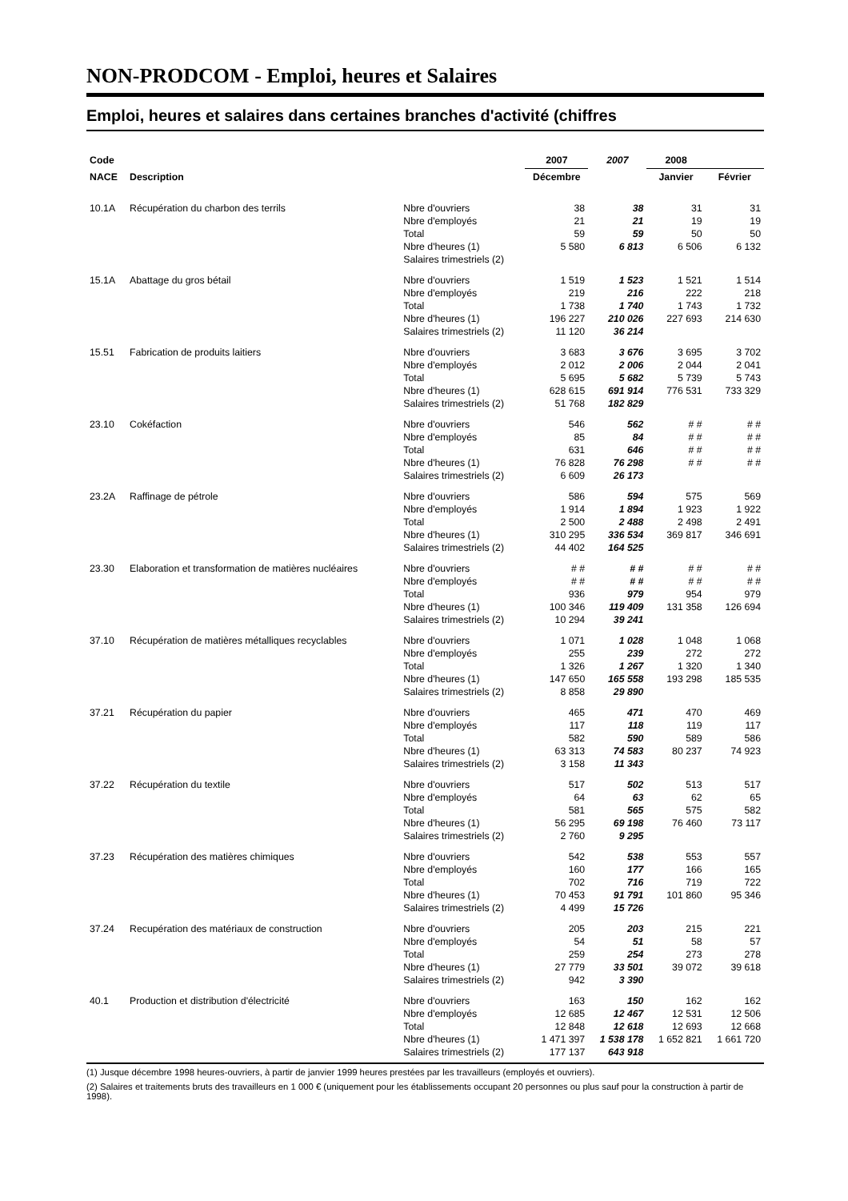NON-PRODCOM - Emploi, heures et Salaires
Emploi, heures et salaires dans certaines branches d'activité (chiffres
| Code | | | 2007 | 2007 | 2008 | |
| --- | --- | --- | --- | --- | --- | --- |
| NACE | Description | | Décembre | | Janvier | Février |
| 10.1A | Récupération du charbon des terrils | Nbre d'ouvriers Nbre d'employés Total Nbre d'heures (1) Salaires trimestriels (2) | 38 21 59 5 580 | 38 21 59 6 813 | 31 19 50 6 506 | 31 19 50 6 132 |
| 15.1A | Abattage du gros bétail | Nbre d'ouvriers Nbre d'employés Total Nbre d'heures (1) Salaires trimestriels (2) | 1 519 219 1 738 196 227 11 120 | 1 523 216 1 740 210 026 36 214 | 1 521 222 1 743 227 693 | 1 514 218 1 732 214 630 |
| 15.51 | Fabrication de produits laitiers | Nbre d'ouvriers Nbre d'employés Total Nbre d'heures (1) Salaires trimestriels (2) | 3 683 2 012 5 695 628 615 51 768 | 3 676 2 006 5 682 691 914 182 829 | 3 695 2 044 5 739 776 531 | 3 702 2 041 5 743 733 329 |
| 23.10 | Cokéfaction | Nbre d'ouvriers Nbre d'employés Total Nbre d'heures (1) Salaires trimestriels (2) | 546 85 631 76 828 6 609 | 562 84 646 76 298 26 173 | # # # # # # # # | # # # # # # # # |
| 23.2A | Raffinage de pétrole | Nbre d'ouvriers Nbre d'employés Total Nbre d'heures (1) Salaires trimestriels (2) | 586 1 914 2 500 310 295 44 402 | 594 1 894 2 488 336 534 164 525 | 575 1 923 2 498 369 817 | 569 1 922 2 491 346 691 |
| 23.30 | Elaboration et transformation de matières nucléaires | Nbre d'ouvriers Nbre d'employés Total Nbre d'heures (1) Salaires trimestriels (2) | # # # # 936 100 346 10 294 | # # # # 979 119 409 39 241 | # # # # 954 131 358 | # # # # 979 126 694 |
| 37.10 | Récupération de matières métalliques recyclables | Nbre d'ouvriers Nbre d'employés Total Nbre d'heures (1) Salaires trimestriels (2) | 1 071 255 1 326 147 650 8 858 | 1 028 239 1 267 165 558 29 890 | 1 048 272 1 320 193 298 | 1 068 272 1 340 185 535 |
| 37.21 | Récupération du papier | Nbre d'ouvriers Nbre d'employés Total Nbre d'heures (1) Salaires trimestriels (2) | 465 117 582 63 313 3 158 | 471 118 590 74 583 11 343 | 470 119 589 80 237 | 469 117 586 74 923 |
| 37.22 | Récupération du textile | Nbre d'ouvriers Nbre d'employés Total Nbre d'heures (1) Salaires trimestriels (2) | 517 64 581 56 295 2 760 | 502 63 565 69 198 9 295 | 513 62 575 76 460 | 517 65 582 73 117 |
| 37.23 | Récupération des matières chimiques | Nbre d'ouvriers Nbre d'employés Total Nbre d'heures (1) Salaires trimestriels (2) | 542 160 702 70 453 4 499 | 538 177 716 91 791 15 726 | 553 166 719 101 860 | 557 165 722 95 346 |
| 37.24 | Recupération des matériaux de construction | Nbre d'ouvriers Nbre d'employés Total Nbre d'heures (1) Salaires trimestriels (2) | 205 54 259 27 779 942 | 203 51 254 33 501 3 390 | 215 58 273 39 072 | 221 57 278 39 618 |
| 40.1 | Production et distribution d'électricité | Nbre d'ouvriers Nbre d'employés Total Nbre d'heures (1) Salaires trimestriels (2) | 163 12 685 12 848 1 471 397 177 137 | 150 12 467 12 618 1 538 178 643 918 | 162 12 531 12 693 1 652 821 | 162 12 506 12 668 1 661 720 |
(1) Jusque décembre 1998 heures-ouvriers, à partir de janvier 1999 heures prestées par les travailleurs (employés et ouvriers).
(2) Salaires et traitements bruts des travailleurs en 1 000 € (uniquement pour les établissements occupant 20 personnes ou plus sauf pour la construction à partir de 1998).